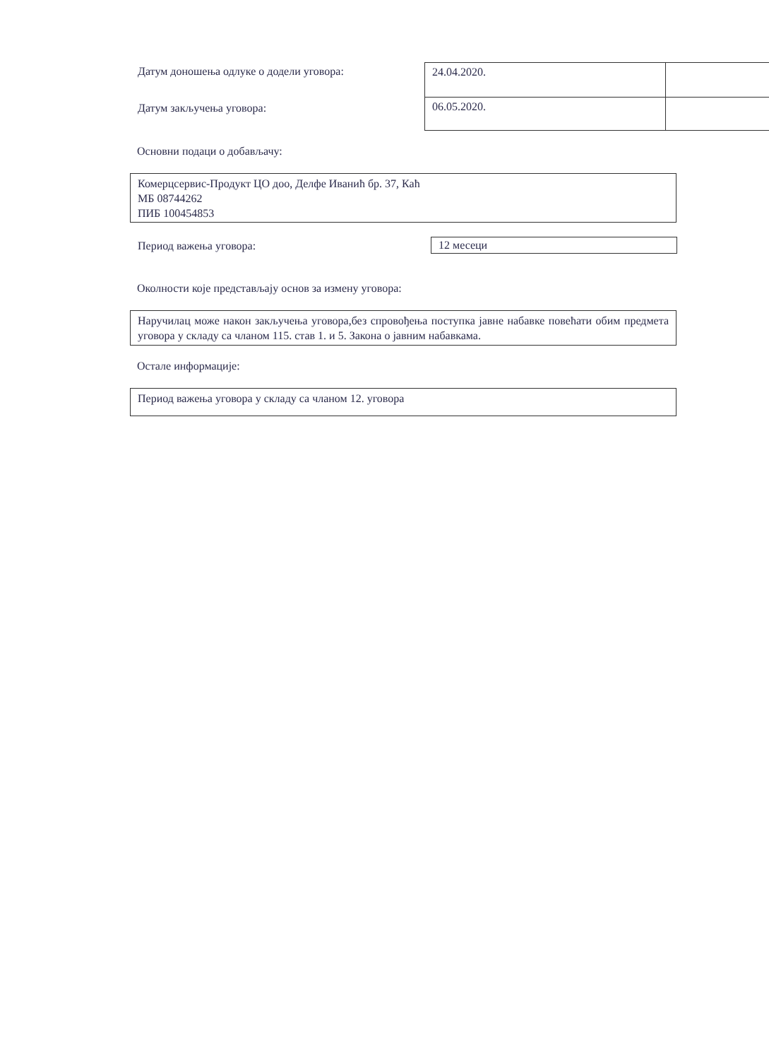Датум доношења одлуке о додели уговора:
Датум закључења уговора:
| 24.04.2020. | |
| 06.05.2020. | |
Основни подаци о добављачу:
Комерцсервис-Продукт ЦО доо, Делфе Иванић бр. 37, Каћ
МБ 08744262
ПИБ 100454853
Период важења уговора: 12 месеци
Околности које представљају основ за измену уговора:
Наручилац може након закључења уговора,без спровођења поступка јавне набавке повећати обим предмета уговора у складу са чланом 115. став 1. и 5. Закона о јавним набавкама.
Остале информације:
Период важења уговора у складу са чланом 12. уговора